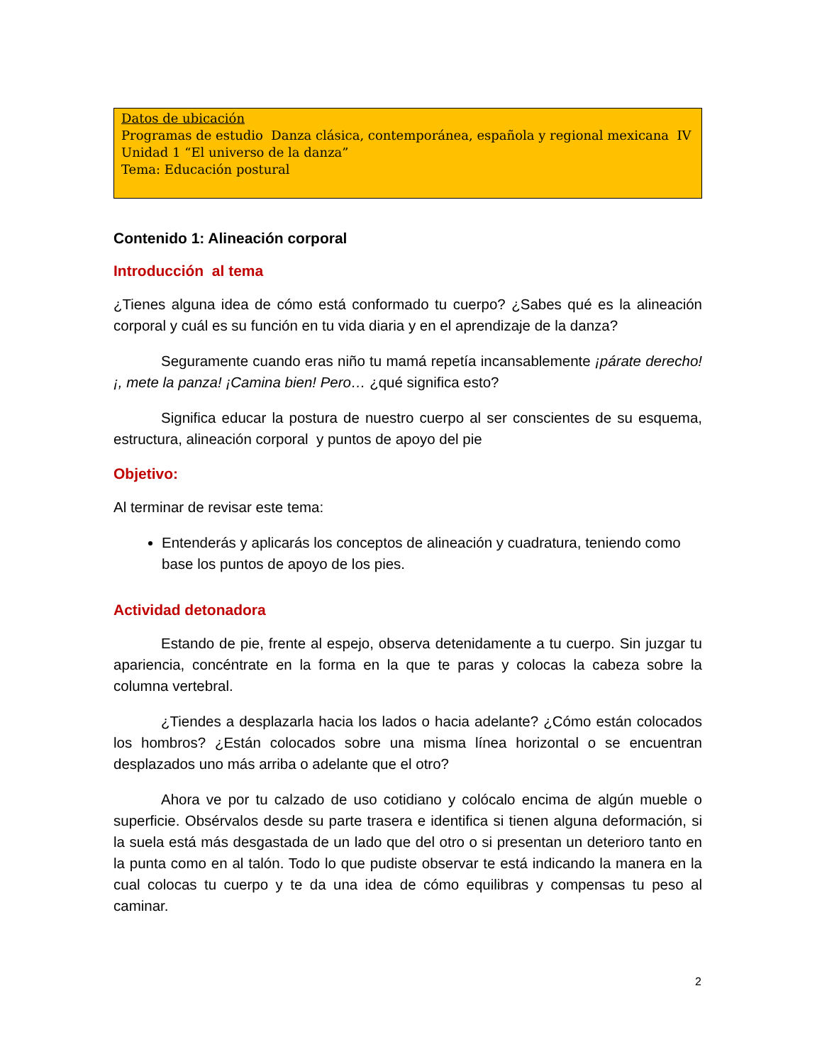Datos de ubicación
Programas de estudio Danza clásica, contemporánea, española y regional mexicana IV
Unidad 1 “El universo de la danza”
Tema: Educación postural
Contenido 1: Alineación corporal
Introducción al tema
¿Tienes alguna idea de cómo está conformado tu cuerpo? ¿Sabes qué es la alineación corporal y cuál es su función en tu vida diaria y en el aprendizaje de la danza?
Seguramente cuando eras niño tu mamá repetía incansablemente ¡párate derecho!¡, mete la panza! ¡Camina bien! Pero… ¿qué significa esto?
Significa educar la postura de nuestro cuerpo al ser conscientes de su esquema, estructura, alineación corporal y puntos de apoyo del pie
Objetivo:
Al terminar de revisar este tema:
Entenderás y aplicarás los conceptos de alineación y cuadratura, teniendo como base los puntos de apoyo de los pies.
Actividad detonadora
Estando de pie, frente al espejo, observa detenidamente a tu cuerpo. Sin juzgar tu apariencia, concéntrate en la forma en la que te paras y colocas la cabeza sobre la columna vertebral.
¿Tiendes a desplazarla hacia los lados o hacia adelante? ¿Cómo están colocados los hombros? ¿Están colocados sobre una misma línea horizontal o se encuentran desplazados uno más arriba o adelante que el otro?
Ahora ve por tu calzado de uso cotidiano y colócalo encima de algún mueble o superficie. Obsérvalos desde su parte trasera e identifica si tienen alguna deformación, si la suela está más desgastada de un lado que del otro o si presentan un deterioro tanto en la punta como en al talón. Todo lo que pudiste observar te está indicando la manera en la cual colocas tu cuerpo y te da una idea de cómo equilibras y compensas tu peso al caminar.
2